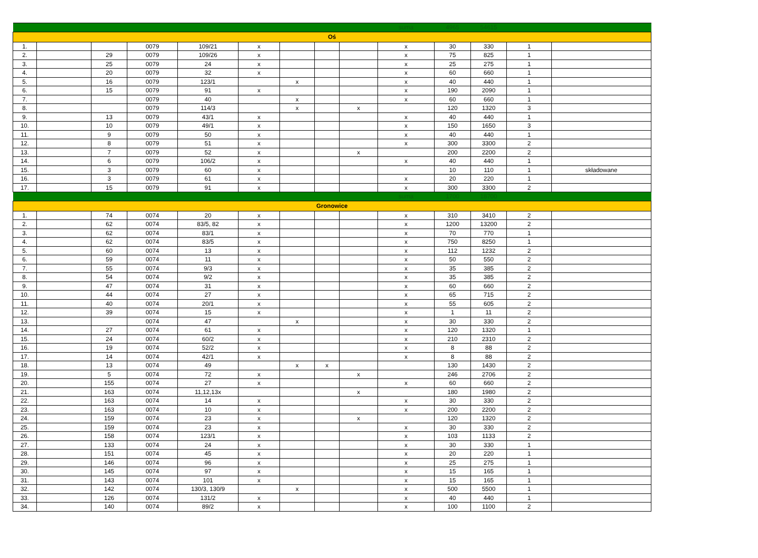| | | | | | | | | | suma | 4965 | 54615 | | |
| Oś | | | | | | | | | | | | | |
| 1. | | | 0079 | 109/21 | x | | | | x | 30 | 330 | 1 | |
| 2. | | 29 | 0079 | 109/26 | x | | | | x | 75 | 825 | 1 | |
| 3. | | 25 | 0079 | 24 | x | | | | x | 25 | 275 | 1 | |
| 4. | | 20 | 0079 | 32 | x | | | | x | 60 | 660 | 1 | |
| 5. | | 16 | 0079 | 123/1 | | x | | | x | 40 | 440 | 1 | |
| 6. | | 15 | 0079 | 91 | x | | | | x | 190 | 2090 | 1 | |
| 7. | | | 0079 | 40 | | x | | | x | 60 | 660 | 1 | |
| 8. | | | 0079 | 114/3 | | x | | x | | 120 | 1320 | 3 | |
| 9. | | 13 | 0079 | 43/1 | x | | | | x | 40 | 440 | 1 | |
| 10. | | 10 | 0079 | 49/1 | x | | | | x | 150 | 1650 | 3 | |
| 11. | | 9 | 0079 | 50 | x | | | | x | 40 | 440 | 1 | |
| 12. | | 8 | 0079 | 51 | x | | | | x | 300 | 3300 | 2 | |
| 13. | | 7 | 0079 | 52 | x | | | x | | 200 | 2200 | 2 | |
| 14. | | 6 | 0079 | 106/2 | x | | | | x | 40 | 440 | 1 | |
| 15. | | 3 | 0079 | 60 | x | | | | | 10 | 110 | 1 | składowane |
| 16. | | 3 | 0079 | 61 | x | | | | x | 20 | 220 | 1 | |
| 17. | | 15 | 0079 | 91 | x | | | | x | 300 | 3300 | 2 | |
| | | | | | | | | | suma | 1700 | 18700 | | |
| Gronowice | | | | | | | | | | | | | |
| 1. | | 74 | 0074 | 20 | x | | | | x | 310 | 3410 | 2 | |
| 2. | | 62 | 0074 | 83/5, 82 | x | | | | x | 1200 | 13200 | 2 | |
| 3. | | 62 | 0074 | 83/1 | x | | | | x | 70 | 770 | 1 | |
| 4. | | 62 | 0074 | 83/5 | x | | | | x | 750 | 8250 | 1 | |
| 5. | | 60 | 0074 | 13 | x | | | | x | 112 | 1232 | 2 | |
| 6. | | 59 | 0074 | 11 | x | | | | x | 50 | 550 | 2 | |
| 7. | | 55 | 0074 | 9/3 | x | | | | x | 35 | 385 | 2 | |
| 8. | | 54 | 0074 | 9/2 | x | | | | x | 35 | 385 | 2 | |
| 9. | | 47 | 0074 | 31 | x | | | | x | 60 | 660 | 2 | |
| 10. | | 44 | 0074 | 27 | x | | | | x | 65 | 715 | 2 | |
| 11. | | 40 | 0074 | 20/1 | x | | | | x | 55 | 605 | 2 | |
| 12. | | 39 | 0074 | 15 | x | | | | x | 1 | 11 | 2 | |
| 13. | | | 0074 | 47 | | x | | | x | 30 | 330 | 2 | |
| 14. | | 27 | 0074 | 61 | x | | | | x | 120 | 1320 | 1 | |
| 15. | | 24 | 0074 | 60/2 | x | | | | x | 210 | 2310 | 2 | |
| 16. | | 19 | 0074 | 52/2 | x | | | | x | 8 | 88 | 2 | |
| 17. | | 14 | 0074 | 42/1 | x | | | | x | 8 | 88 | 2 | |
| 18. | | 13 | 0074 | 49 | | x | x | | | 130 | 1430 | 2 | |
| 19. | | 5 | 0074 | 72 | x | | | x | | 246 | 2706 | 2 | |
| 20. | | 155 | 0074 | 27 | x | | | | x | 60 | 660 | 2 | |
| 21. | | 163 | 0074 | 11,12,13x | | | | x | | 180 | 1980 | 2 | |
| 22. | | 163 | 0074 | 14 | x | | | | x | 30 | 330 | 2 | |
| 23. | | 163 | 0074 | 10 | x | | | | x | 200 | 2200 | 2 | |
| 24. | | 159 | 0074 | 23 | x | | | x | | 120 | 1320 | 2 | |
| 25. | | 159 | 0074 | 23 | x | | | | x | 30 | 330 | 2 | |
| 26. | | 158 | 0074 | 123/1 | x | | | | x | 103 | 1133 | 2 | |
| 27. | | 133 | 0074 | 24 | x | | | | x | 30 | 330 | 1 | |
| 28. | | 151 | 0074 | 45 | x | | | | x | 20 | 220 | 1 | |
| 29. | | 146 | 0074 | 96 | x | | | | x | 25 | 275 | 1 | |
| 30. | | 145 | 0074 | 97 | x | | | | x | 15 | 165 | 1 | |
| 31. | | 143 | 0074 | 101 | x | | | | x | 15 | 165 | 1 | |
| 32. | | 142 | 0074 | 130/3, 130/9 | | x | | | x | 500 | 5500 | 1 | |
| 33. | | 126 | 0074 | 131/2 | x | | | | x | 40 | 440 | 1 | |
| 34. | | 140 | 0074 | 89/2 | x | | | | x | 100 | 1100 | 2 | |